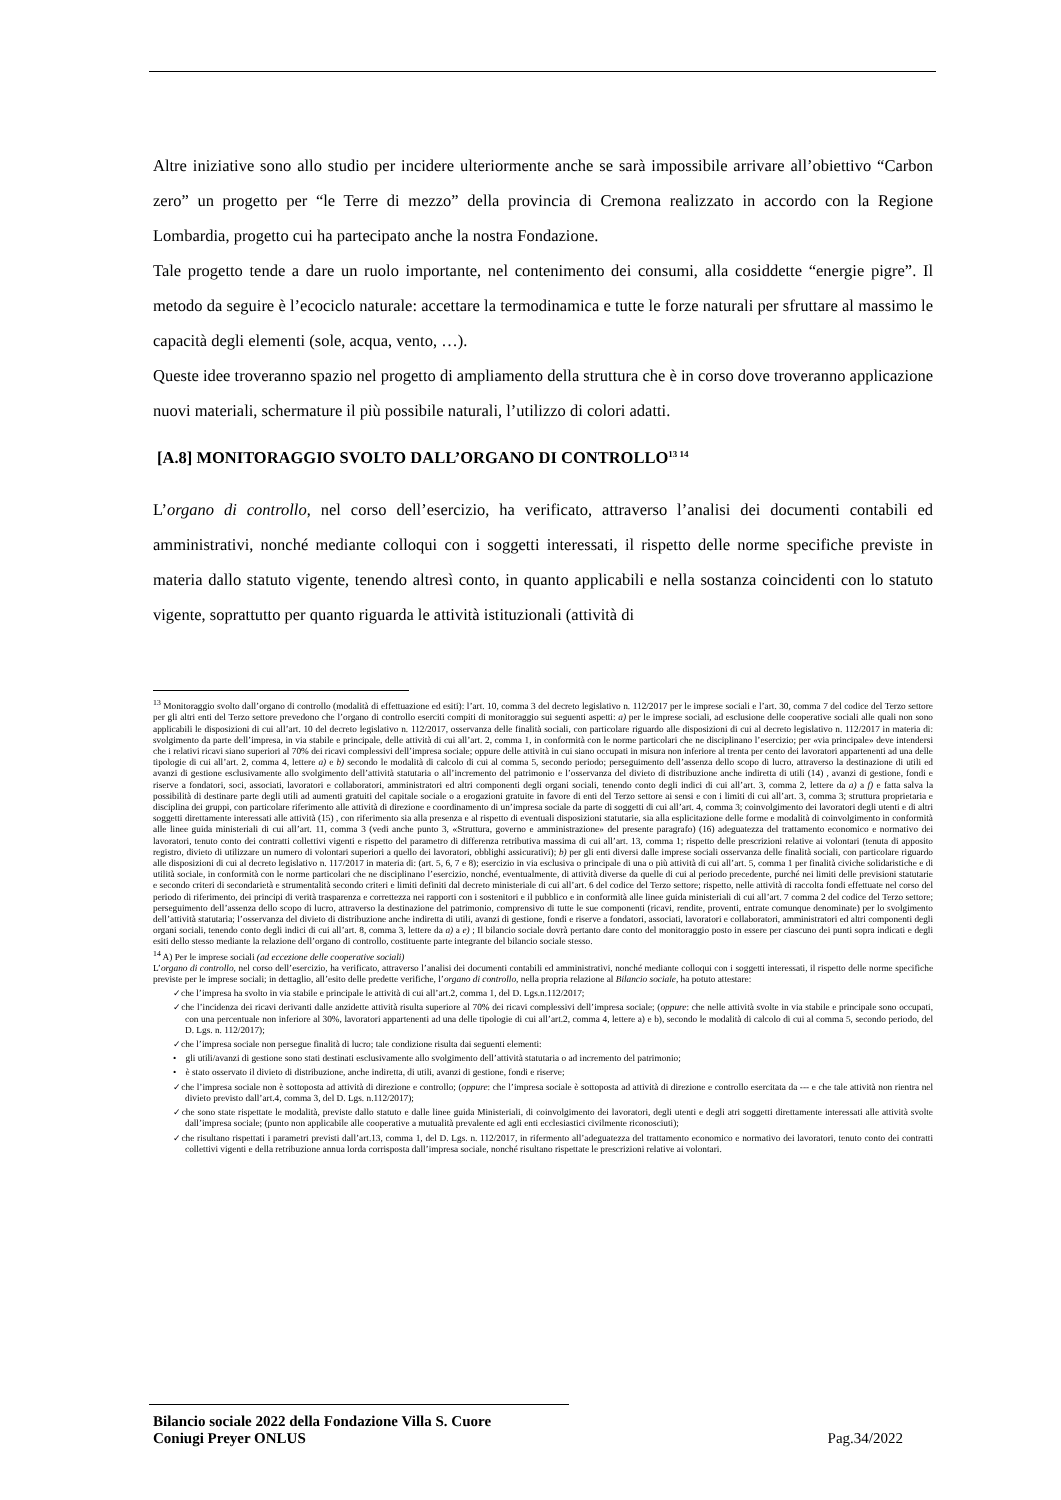Altre iniziative sono allo studio per incidere ulteriormente anche se sarà impossibile arrivare all’obiettivo “Carbon zero” un progetto per “le Terre di mezzo” della provincia di Cremona realizzato in accordo con la Regione Lombardia, progetto cui ha partecipato anche la nostra Fondazione.
Tale progetto tende a dare un ruolo importante, nel contenimento dei consumi, alla cosiddette “energie pigre”. Il metodo da seguire è l’ecociclo naturale: accettare la termodinamica e tutte le forze naturali per sfruttare al massimo le capacità degli elementi (sole, acqua, vento, …).
Queste idee troveranno spazio nel progetto di ampliamento della struttura che è in corso dove troveranno applicazione nuovi materiali, schermature il più possibile naturali, l’utilizzo di colori adatti.
[A.8] MONITORAGGIO SVOLTO DALL’ORGANO DI CONTROLLO<sup>13 14</sup>
L’organo di controllo, nel corso dell’esercizio, ha verificato, attraverso l’analisi dei documenti contabili ed amministrativi, nonché mediante colloqui con i soggetti interessati, il rispetto delle norme specifiche previste in materia dallo statuto vigente, tenendo altresì conto, in quanto applicabili e nella sostanza coincidenti con lo statuto vigente, soprattutto per quanto riguarda le attività istituzionali (attività di
<sup>13</sup> Monitoraggio svolto dall’organo di controllo (modalità di effettuazione ed esiti): l’art. 10, comma 3 del decreto legislativo n. 112/2017 per le imprese sociali e l’art. 30, comma 7 del codice del Terzo settore per gli altri enti del Terzo settore prevedono che l’organo di controllo eserciti compiti di monitoraggio sui seguenti aspetti: a) per le imprese sociali, ad esclusione delle cooperative sociali alle quali non sono applicabili le disposizioni di cui all’art. 10 del decreto legislativo n. 112/2017, osservanza delle finalità sociali, con particolare riguardo alle disposizioni di cui al decreto legislativo n. 112/2017 in materia di: svolgimento da parte dell’impresa, in via stabile e principale, delle attività di cui all’art. 2, comma 1, in conformità con le norme particolari che ne disciplinano l’esercizio; per «via principale» deve intendersi che i relativi ricavi siano superiori al 70% dei ricavi complessivi dell’impresa sociale; oppure delle attività in cui siano occupati in misura non inferiore al trenta per cento dei lavoratori appartenenti ad una delle tipologie di cui all’art. 2, comma 4, lettere a) e b) secondo le modalità di calcolo di cui al comma 5, secondo periodo; perseguimento dell’assenza dello scopo di lucro, attraverso la destinazione di utili ed avanzi di gestione esclusivamente allo svolgimento dell’attività statutaria o all’incremento del patrimonio e l’osservanza del divieto di distribuzione anche indiretta di utili (14) , avanzi di gestione, fondi e riserve a fondatori, soci, associati, lavoratori e collaboratori, amministratori ed altri componenti degli organi sociali, tenendo conto degli indici di cui all’art. 3, comma 2, lettere da a) a f) e fatta salva la possibilità di destinare parte degli utili ad aumenti gratuiti del capitale sociale o a erogazioni gratuite in favore di enti del Terzo settore ai sensi e con i limiti di cui all’art. 3, comma 3; struttura proprietaria e disciplina dei gruppi, con particolare riferimento alle attività di direzione e coordinamento di un’impresa sociale da parte di soggetti di cui all’art. 4, comma 3; coinvolgimento dei lavoratori degli utenti e di altri soggetti direttamente interessati alle attività (15) , con riferimento sia alla presenza e al rispetto di eventuali disposizioni statutarie, sia alla esplicitazione delle forme e modalità di coinvolgimento in conformità alle linee guida ministeriali di cui all’art. 11, comma 3 (vedi anche punto 3, «Struttura, governo e amministrazione» del presente paragrafo) (16) adeguatezza del trattamento economico e normativo dei lavoratori, tenuto conto dei contratti collettivi vigenti e rispetto del parametro di differenza retributiva massima di cui all’art. 13, comma 1; rispetto delle prescrizioni relative ai volontari (tenuta di apposito registro, divieto di utilizzare un numero di volontari superiori a quello dei lavoratori, obblighi assicurativi); b) per gli enti diversi dalle imprese sociali osservanza delle finalità sociali, con particolare riguardo alle disposizioni di cui al decreto legislativo n. 117/2017 in materia di: (art. 5, 6, 7 e 8); esercizio in via esclusiva o principale di una o più attività di cui all’art. 5, comma 1 per finalità civiche solidaristiche e di utilità sociale, in conformità con le norme particolari che ne disciplinano l’esercizio, nonché, eventualmente, di attività diverse da quelle di cui al periodo precedente, purché nei limiti delle previsioni statutarie e secondo criteri di secondarietà e strumentalità secondo criteri e limiti definiti dal decreto ministeriale di cui all’art. 6 del codice del Terzo settore; rispetto, nelle attività di raccolta fondi effettuate nel corso del periodo di riferimento, dei principi di verità trasparenza e correttezza nei rapporti con i sostenitori e il pubblico e in conformità alle linee guida ministeriali di cui all’art. 7 comma 2 del codice del Terzo settore; perseguimento dell’assenza dello scopo di lucro, attraverso la destinazione del patrimonio, comprensivo di tutte le sue componenti (ricavi, rendite, proventi, entrate comunque denominate) per lo svolgimento dell’attività statutaria; l’osservanza del divieto di distribuzione anche indiretta di utili, avanzi di gestione, fondi e riserve a fondatori, associati, lavoratori e collaboratori, amministratori ed altri componenti degli organi sociali, tenendo conto degli indici di cui all’art. 8, comma 3, lettere da a) a e) ; Il bilancio sociale dovrà pertanto dare conto del monitoraggio posto in essere per ciascuno dei punti sopra indicati e degli esiti dello stesso mediante la relazione dell’organo di controllo, costituente parte integrante del bilancio sociale stesso.
<sup>14</sup> A) Per le imprese sociali (ad eccezione delle cooperative sociali)
L’organo di controllo, nel corso dell’esercizio, ha verificato, attraverso l’analisi dei documenti contabili ed amministrativi, nonché mediante colloqui con i soggetti interessati, il rispetto delle norme specifiche previste per le imprese sociali; in dettaglio, all’esito delle predette verifiche, l’organo di controllo, nella propria relazione al Bilancio sociale, ha potuto attestare:
✓che l’impresa ha svolto in via stabile e principale le attività di cui all’art.2, comma 1, del D. Lgs.n.112/2017;
✓che l’incidenza dei ricavi derivanti dalle anzidette attività risulta superiore al 70% dei ricavi complessivi dell’impresa sociale; (oppure: che nelle attività svolte in via stabile e principale sono occupati, con una percentuale non inferiore al 30%, lavoratori appartenenti ad una delle tipologie di cui all’art.2, comma 4, lettere a) e b), secondo le modalità di calcolo di cui al comma 5, secondo periodo, del D. Lgs. n. 112/2017);
✓che l’impresa sociale non persegue finalità di lucro; tale condizione risulta dai seguenti elementi:
• gli utili/avanzi di gestione sono stati destinati esclusivamente allo svolgimento dell’attività statutaria o ad incremento del patrimonio;
• è stato osservato il divieto di distribuzione, anche indiretta, di utili, avanzi di gestione, fondi e riserve;
✓che l’impresa sociale non è sottoposta ad attività di direzione e controllo; (oppure: che l’impresa sociale è sottoposta ad attività di direzione e controllo esercitata da --- e che tale attività non rientra nel divieto previsto dall’art.4, comma 3, del D. Lgs. n.112/2017);
✓che sono state rispettate le modalità, previste dallo statuto e dalle linee guida Ministeriali, di coinvolgimento dei lavoratori, degli utenti e degli atri soggetti direttamente interessati alle attività svolte dall’impresa sociale; (punto non applicabile alle cooperative a mutualità prevalente ed agli enti ecclesiastici civilmente riconosciuti);
✓che risultano rispettati i parametri previsti dall’art.13, comma 1, del D. Lgs. n. 112/2017, in rifermento all’adeguatezza del trattamento economico e normativo dei lavoratori, tenuto conto dei contratti collettivi vigenti e della retribuzione annua lorda corrisposta dall’impresa sociale, nonché risultano rispettate le prescrizioni relative ai volontari.
Bilancio sociale 2022 della Fondazione Villa S. Cuore
Coniugi Preyer ONLUS Pag.34/2022